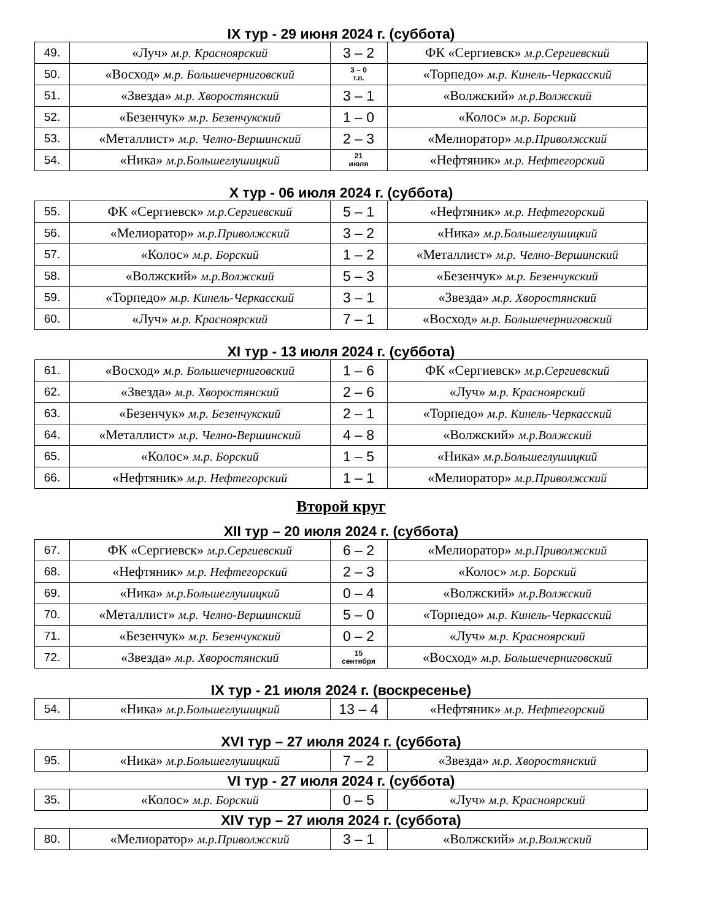IX тур - 29 июня 2024 г. (суббота)
| 49. | «Луч» м.р. Красноярский | 3 – 2 | ФК «Сергиевск» м.р.Сергиевский |
| 50. | «Восход» м.р. Большечерниговский | 3 – 0 т.п. | «Торпедо» м.р. Кинель-Черкасский |
| 51. | «Звезда» м.р. Хворостянский | 3 – 1 | «Волжский» м.р.Волжский |
| 52. | «Безенчук» м.р. Безенчукский | 1 – 0 | «Колос» м.р. Борский |
| 53. | «Металлист» м.р. Челно-Вершинский | 2 – 3 | «Мелиоратор» м.р.Приволжский |
| 54. | «Ника» м.р.Большеглушицкий | 21 июля | «Нефтяник» м.р. Нефтегорский |
X тур - 06 июля 2024 г. (суббота)
| 55. | ФК «Сергиевск» м.р.Сергиевский | 5 – 1 | «Нефтяник» м.р. Нефтегорский |
| 56. | «Мелиоратор» м.р.Приволжский | 3 – 2 | «Ника» м.р.Большеглушицкий |
| 57. | «Колос» м.р. Борский | 1 – 2 | «Металлист» м.р. Челно-Вершинский |
| 58. | «Волжский» м.р.Волжский | 5 – 3 | «Безенчук» м.р. Безенчукский |
| 59. | «Торпедо» м.р. Кинель-Черкасский | 3 – 1 | «Звезда» м.р. Хворостянский |
| 60. | «Луч» м.р. Красноярский | 7 – 1 | «Восход» м.р. Большечерниговский |
XI тур - 13 июля 2024 г. (суббота)
| 61. | «Восход» м.р. Большечерниговский | 1 – 6 | ФК «Сергиевск» м.р.Сергиевский |
| 62. | «Звезда» м.р. Хворостянский | 2 – 6 | «Луч» м.р. Красноярский |
| 63. | «Безенчук» м.р. Безенчукский | 2 – 1 | «Торпедо» м.р. Кинель-Черкасский |
| 64. | «Металлист» м.р. Челно-Вершинский | 4 – 8 | «Волжский» м.р.Волжский |
| 65. | «Колос» м.р. Борский | 1 – 5 | «Ника» м.р.Большеглушицкий |
| 66. | «Нефтяник» м.р. Нефтегорский | 1 – 1 | «Мелиоратор» м.р.Приволжский |
Второй круг
XII тур – 20 июля 2024 г. (суббота)
| 67. | ФК «Сергиевск» м.р.Сергиевский | 6 – 2 | «Мелиоратор» м.р.Приволжский |
| 68. | «Нефтяник» м.р. Нефтегорский | 2 – 3 | «Колос» м.р. Борский |
| 69. | «Ника» м.р.Большеглушицкий | 0 – 4 | «Волжский» м.р.Волжский |
| 70. | «Металлист» м.р. Челно-Вершинский | 5 – 0 | «Торпедо» м.р. Кинель-Черкасский |
| 71. | «Безенчук» м.р. Безенчукский | 0 – 2 | «Луч» м.р. Красноярский |
| 72. | «Звезда» м.р. Хворостянский | 15 сентября | «Восход» м.р. Большечерниговский |
IX тур - 21 июля 2024 г. (воскресенье)
| 54. | «Ника» м.р.Большеглушицкий | 13 – 4 | «Нефтяник» м.р. Нефтегорский |
XVI тур – 27 июля 2024 г. (суббота)
| 95. | «Ника» м.р.Большеглушицкий | 7 – 2 | «Звезда» м.р. Хворостянский |
VI тур - 27 июля 2024 г. (суббота)
| 35. | «Колос» м.р. Борский | 0 – 5 | «Луч» м.р. Красноярский |
XIV тур – 27 июля 2024 г. (суббота)
| 80. | «Мелиоратор» м.р.Приволжский | 3 – 1 | «Волжский» м.р.Волжский |